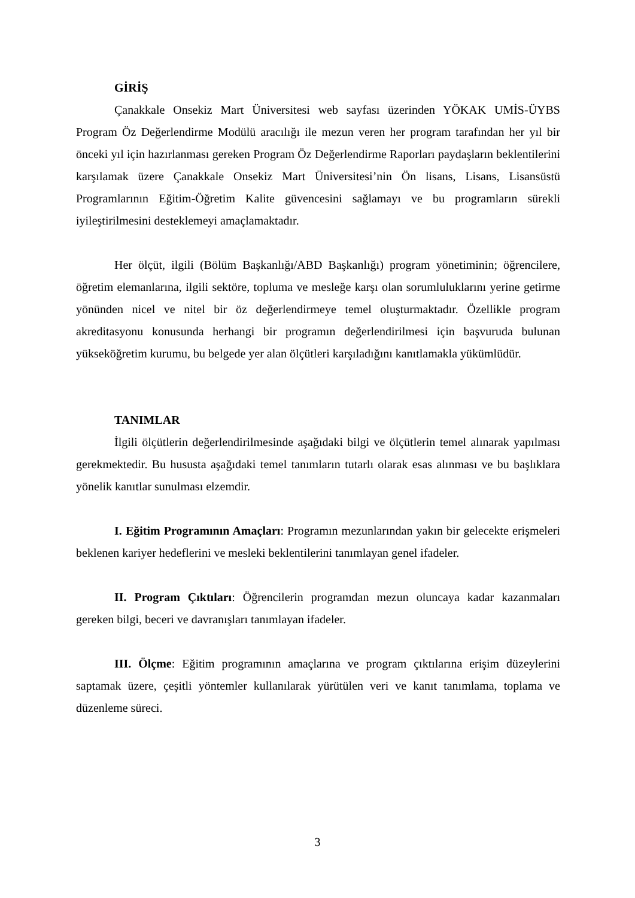GİRİŞ
Çanakkale Onsekiz Mart Üniversitesi web sayfası üzerinden YÖKAK UMİS-ÜYBS Program Öz Değerlendirme Modülü aracılığı ile mezun veren her program tarafından her yıl bir önceki yıl için hazırlanması gereken Program Öz Değerlendirme Raporları paydaşların beklentilerini karşılamak üzere Çanakkale Onsekiz Mart Üniversitesi’nin Ön lisans, Lisans, Lisansüstü Programlarının Eğitim-Öğretim Kalite güvencesini sağlamayı ve bu programların sürekli iyileştirilmesini desteklemeyi amaçlamaktadır.
Her ölçüt, ilgili (Bölüm Başkanlığı/ABD Başkanlığı) program yönetiminin; öğrencilere, öğretim elemanlarına, ilgili sektöre, topluma ve mesleğe karşı olan sorumluluklarını yerine getirme yönünden nicel ve nitel bir öz değerlendirmeye temel oluşturmaktadır. Özellikle program akreditasyonu konusunda herhangi bir programın değerlendirilmesi için başvuruda bulunan yükseköğretim kurumu, bu belgede yer alan ölçütleri karşıladığını kanıtlamakla yükümlüdür.
TANIMLAR
İlgili ölçütlerin değerlendirilmesinde aşağıdaki bilgi ve ölçütlerin temel alınarak yapılması gerekmektedir. Bu hususta aşağıdaki temel tanımların tutarlı olarak esas alınması ve bu başlıklara yönelik kanıtlar sunulması elzemdir.
I. Eğitim Programının Amaçları: Programın mezunlarından yakın bir gelecekte erişmeleri beklenen kariyer hedeflerini ve mesleki beklentilerini tanımlayan genel ifadeler.
II. Program Çıktıları: Öğrencilerin programdan mezun oluncaya kadar kazanmaları gereken bilgi, beceri ve davranışları tanımlayan ifadeler.
III. Ölçme: Eğitim programının amaçlarına ve program çıktılarına erişim düzeylerini saptamak üzere, çeşitli yöntemler kullanılarak yürütülen veri ve kanıt tanımlama, toplama ve düzenleme süreci.
3